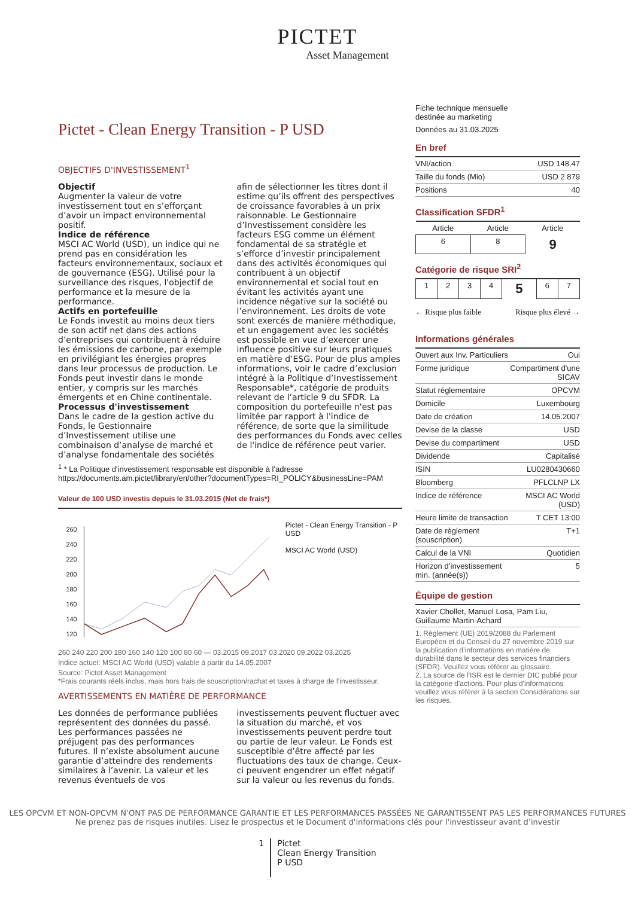PICTET
Asset Management
Pictet - Clean Energy Transition - P USD
OBJECTIFS D'INVESTISSEMENT<sup>1</sup>
Objectif
Augmenter la valeur de votre investissement tout en s’efforçant d’avoir un impact environnemental positif.
Indice de référence
MSCI AC World (USD), un indice qui ne prend pas en considération les facteurs environnementaux, sociaux et de gouvernance (ESG). Utilisé pour la surveillance des risques, l'objectif de performance et la mesure de la performance.
Actifs en portefeuille
Le Fonds investit au moins deux tiers de son actif net dans des actions d’entreprises qui contribuent à réduire les émissions de carbone, par exemple en privilégiant les énergies propres dans leur processus de production. Le Fonds peut investir dans le monde entier, y compris sur les marchés émergents et en Chine continentale.
Processus d'investissement
Dans le cadre de la gestion active du Fonds, le Gestionnaire d’Investissement utilise une combinaison d’analyse de marché et d’analyse fondamentale des sociétés afin de sélectionner les titres dont il estime qu’ils offrent des perspectives de croissance favorables à un prix raisonnable. Le Gestionnaire d’Investissement considère les facteurs ESG comme un élément fondamental de sa stratégie et s’efforce d’investir principalement dans des activités économiques qui contribuent à un objectif environnemental et social tout en évitant les activités ayant une incidence négative sur la société ou l’environnement. Les droits de vote sont exercés de manière méthodique, et un engagement avec les sociétés est possible en vue d’exercer une influence positive sur leurs pratiques en matière d’ESG. Pour de plus amples informations, voir le cadre d’exclusion intégré à la Politique d’Investissement Responsable*, catégorie de produits relevant de l’article 9 du SFDR. La composition du portefeuille n'est pas limitée par rapport à l'indice de référence, de sorte que la similitude des performances du Fonds avec celles de l'indice de référence peut varier.
<sup>1</sup> * La Politique d'investissement responsable est disponible à l'adresse https://documents.am.pictet/library/en/other?documentTypes=RI_POLICY&businessLine=PAM
Valeur de 100 USD investis depuis le 31.03.2015 (Net de frais*)
260
240
220
200
180
160
140
120
Pictet - Clean Energy Transition - P USD
MSCI AC World (USD)
260 240 220 200 180 160 140 120 100 80 60 — 03.2015 09.2017 03.2020 09.2022 03.2025
Indice actuel: MSCI AC World (USD) valable à partir du 14.05.2007
Source: Pictet Asset Management
*Frais courants réels inclus, mais hors frais de souscription/rachat et taxes à charge de l’investisseur.
AVERTISSEMENTS EN MATIÈRE DE PERFORMANCE
Les données de performance publiées représentent des données du passé. Les performances passées ne préjugent pas des performances futures. Il n’existe absolument aucune garantie d’atteindre des rendements similaires à l’avenir. La valeur et les revenus éventuels de vos investissements peuvent fluctuer avec la situation du marché, et vos investissements peuvent perdre tout ou partie de leur valeur. Le Fonds est susceptible d’être affecté par les fluctuations des taux de change. Ceux-ci peuvent engendrer un effet négatif sur la valeur ou les revenus du fonds.
Fiche technique mensuelle
destinée au marketing
Données au 31.03.2025
En bref
| VNI/action | USD 148.47 |
| Taille du fonds (Mio) | USD 2 879 |
| Positions | 40 |
Classification SFDR<sup>1</sup>
| Article | Article | Article |
| 6 | 8 | 9 |
Catégorie de risque SRI<sup>2</sup>
| 1 | 2 | 3 | 4 | 5 | 6 | 7 |
← Risque plus faible Risque plus élevé →
Informations générales
| Ouvert aux Inv. Particuliers | Oui |
| Forme juridique | Compartiment d'une SICAV |
| Statut réglementaire | OPCVM |
| Domicile | Luxembourg |
| Date de création | 14.05.2007 |
| Devise de la classe | USD |
| Devise du compartiment | USD |
| Dividende | Capitalisé |
| ISIN | LU0280430660 |
| Bloomberg | PFLCLNP LX |
| Indice de référence | MSCI AC World (USD) |
| Heure limite de transaction | T CET 13:00 |
| Date de règlement (souscription) | T+1 |
| Calcul de la VNI | Quotidien |
| Horizon d’investissement min. (année(s)) | 5 |
Équipe de gestion
| Xavier Chollet, Manuel Losa, Pam Liu, Guillaume Martin-Achard |
1. Règlement (UE) 2019/2088 du Parlement Européen et du Conseil du 27 novembre 2019 sur la publication d’informations en matière de durabilité dans le secteur des services financiers (SFDR). Veuillez vous référer au glossaire.
2. La source de l'ISR est le dernier DIC publié pour la catégorie d'actions. Pour plus d'informations veuillez vous référer à la section Considérations sur les risques.
LES OPCVM ET NON-OPCVM N’ONT PAS DE PERFORMANCE GARANTIE ET LES PERFORMANCES PASSÉES NE GARANTISSENT PAS LES PERFORMANCES FUTURES
Ne prenez pas de risques inutiles. Lisez le prospectus et le Document d'informations clés pour l'investisseur avant d’investir
1 Pictet
Clean Energy Transition
P USD